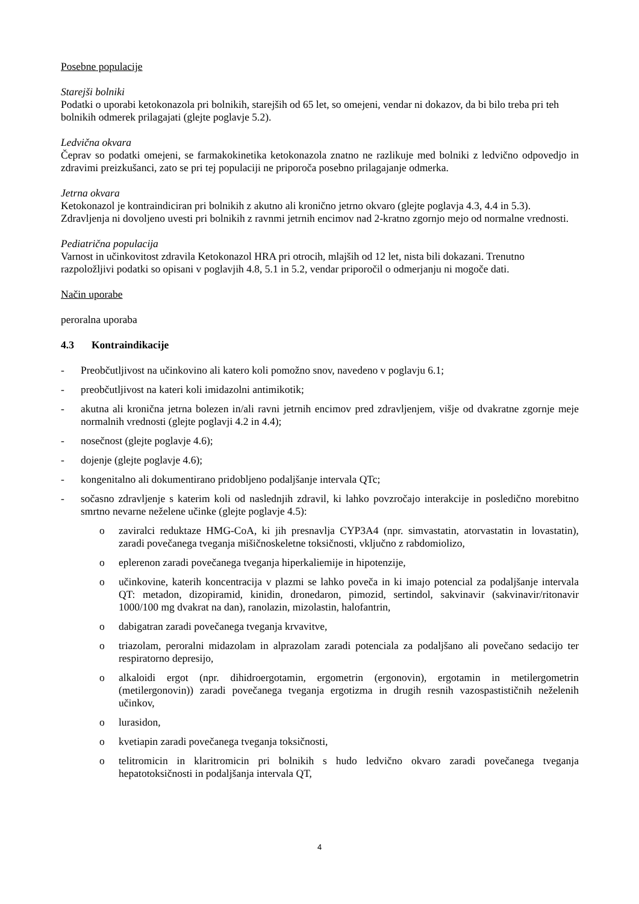Posebne populacije
Starejši bolniki
Podatki o uporabi ketokonazola pri bolnikih, starejših od 65 let, so omejeni, vendar ni dokazov, da bi bilo treba pri teh bolnikih odmerek prilagajati (glejte poglavje 5.2).
Ledvična okvara
Čeprav so podatki omejeni, se farmakokinetika ketokonazola znatno ne razlikuje med bolniki z ledvično odpovedjo in zdravimi preizkušanci, zato se pri tej populaciji ne priporoča posebno prilagajanje odmerka.
Jetrna okvara
Ketokonazol je kontraindiciran pri bolnikih z akutno ali kronično jetrno okvaro (glejte poglavja 4.3, 4.4 in 5.3). Zdravljenja ni dovoljeno uvesti pri bolnikih z ravnmi jetrnih encimov nad 2-kratno zgornjo mejo od normalne vrednosti.
Pediatrična populacija
Varnost in učinkovitost zdravila Ketokonazol HRA pri otrocih, mlajših od 12 let, nista bili dokazani. Trenutno razpoložljivi podatki so opisani v poglavjih 4.8, 5.1 in 5.2, vendar priporočil o odmerjanju ni mogoče dati.
Način uporabe
peroralna uporaba
4.3 Kontraindikacije
- Preobčutljivost na učinkovino ali katero koli pomožno snov, navedeno v poglavju 6.1;
- preobčutljivost na kateri koli imidazolni antimikotik;
- akutna ali kronična jetrna bolezen in/ali ravni jetrnih encimov pred zdravljenjem, višje od dvakratne zgornje meje normalnih vrednosti (glejte poglavji 4.2 in 4.4);
- nosečnost (glejte poglavje 4.6);
- dojenje (glejte poglavje 4.6);
- kongenitalno ali dokumentirano pridobljeno podaljšanje intervala QTc;
- sočasno zdravljenje s katerim koli od naslednjih zdravil, ki lahko povzročajo interakcije in posledično morebitno smrtno nevarne neželene učinke (glejte poglavje 4.5):
o zaviralci reduktaze HMG-CoA, ki jih presnavlja CYP3A4 (npr. simvastatin, atorvastatin in lovastatin), zaradi povečanega tveganja mišičnoskeletne toksičnosti, vključno z rabdomiolizo,
o eplerenon zaradi povečanega tveganja hiperkaliemije in hipotenzije,
o učinkovine, katerih koncentracija v plazmi se lahko poveča in ki imajo potencial za podaljšanje intervala QT: metadon, dizopiramid, kinidin, dronedaron, pimozid, sertindol, sakvinavir (sakvinavir/ritonavir 1000/100 mg dvakrat na dan), ranolazin, mizolastin, halofantrin,
o dabigatran zaradi povečanega tveganja krvavitve,
o triazolam, peroralni midazolam in alprazolam zaradi potenciala za podaljšano ali povečano sedacijo ter respiratorno depresijo,
o alkaloidi ergot (npr. dihidroergotamin, ergometrin (ergonovin), ergotamin in metilergometrin (metilergonovin)) zaradi povečanega tveganja ergotizma in drugih resnih vazospastističnih neželenih učinkov,
o lurasidon,
o kvetiapin zaradi povečanega tveganja toksičnosti,
o telitromicin in klaritromicin pri bolnikih s hudo ledvično okvaro zaradi povečanega tveganja hepatotoksičnosti in podaljšanja intervala QT,
4